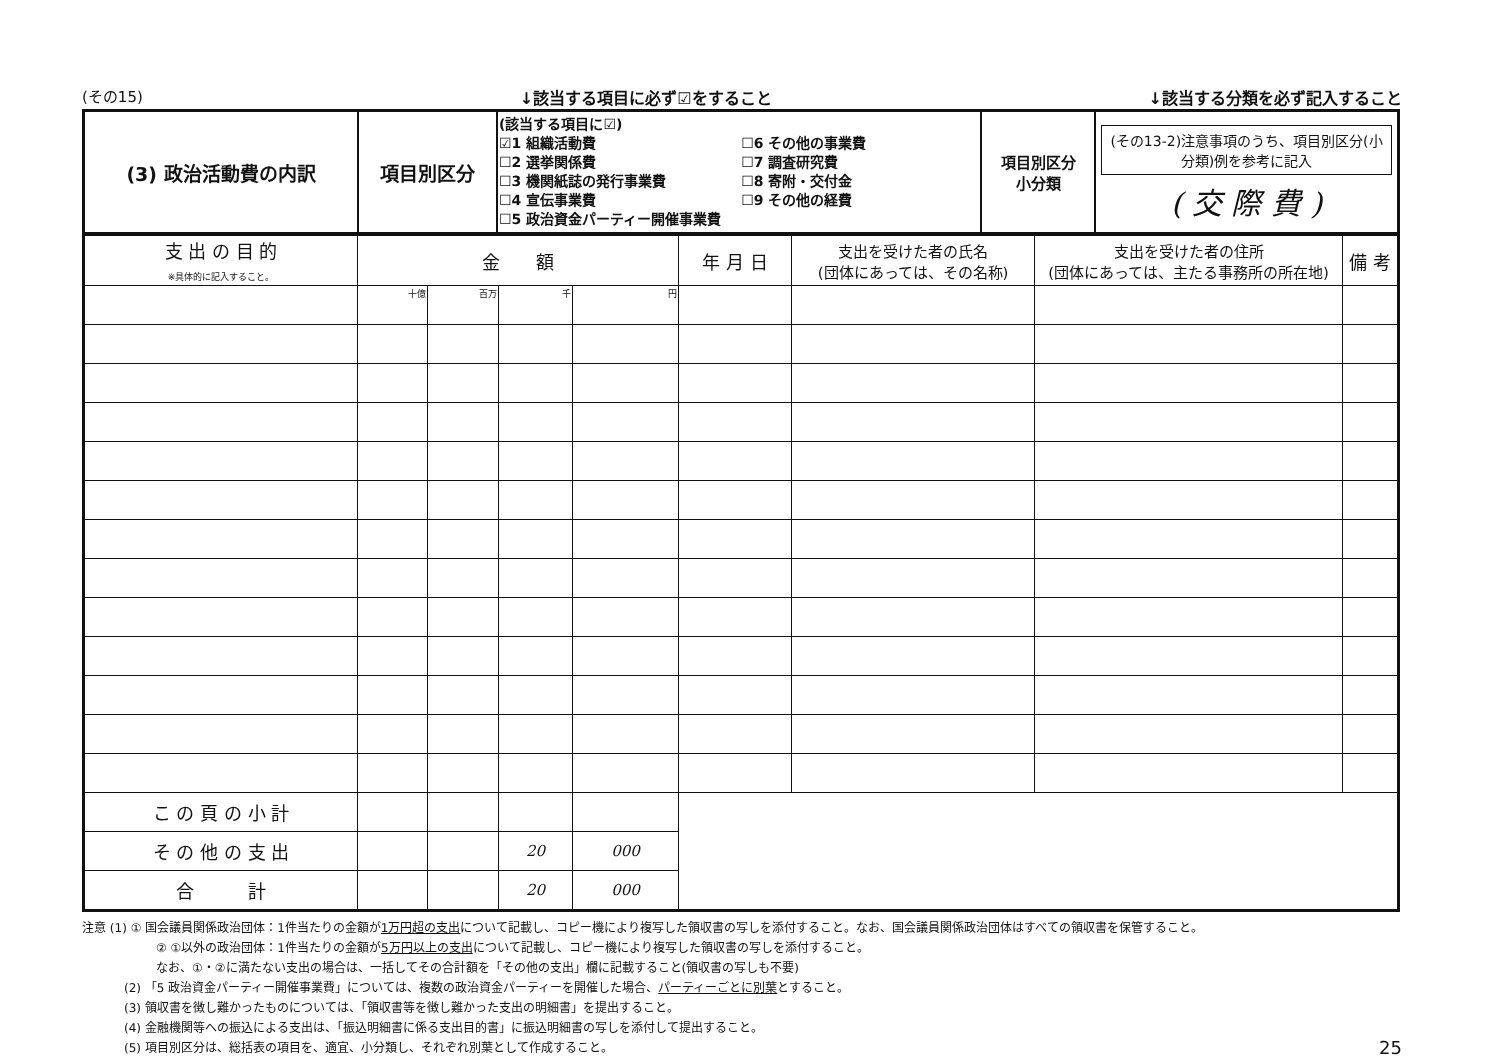(その15) ↓該当する項目に必ず☑をすること ↓該当する分類を必ず記入すること
| (3) 政治活動費の内訳 | 項目別区分 | (該当する項目に☑) ☑1 組織活動費 ☐2 選挙関係費 ☐3 機関紙誌の発行事業費 ☐4 宣伝事業費 ☐5 政治資金パーティー開催事業費 ☐6 その他の事業費 ☐7 調査研究費 ☐8 寄附・交付金 ☐9 その他の経費 | 項目別区分 小分類 | (その13-2)注意事項のうち、項目別区分(小分類)例を参考に記入 ( 交 際 費 ) |
| 支 出 の 目 的 ※具体的に記入すること。 | 金 額 | | | | 年 月 日 | 支出を受けた者の氏名 (団体にあっては、その名称) | 支出を受けた者の住所 (団体にあっては、主たる事務所の所在地) | 備 考 |
| --- | --- | --- | --- | --- | --- | --- | --- | --- |
| | 十億 | 百万 | 千 | 円 | | | | |
| こ の 頁 の 小 計 | | | | | | | | |
| そ の 他 の 支 出 | | | 20 | 000 | | | | |
| 合 計 | | | 20 | 000 | | | | |
注意 (1) ① 国会議員関係政治団体：1件当たりの金額が1万円超の支出について記載し、コピー機により複写した領収書の写しを添付すること。なお、国会議員関係政治団体はすべての領収書を保管すること。
② ①以外の政治団体：1件当たりの金額が5万円以上の支出について記載し、コピー機により複写した領収書の写しを添付すること。
なお、①・②に満たない支出の場合は、一括してその合計額を「その他の支出」欄に記載すること(領収書の写しも不要)
(2) 「5 政治資金パーティー開催事業費」については、複数の政治資金パーティーを開催した場合、パーティーごとに別葉とすること。
(3) 領収書を徴し難かったものについては、「領収書等を徴し難かった支出の明細書」を提出すること。
(4) 金融機関等への振込による支出は、「振込明細書に係る支出目的書」に振込明細書の写しを添付して提出すること。
(5) 項目別区分は、総括表の項目を、適宜、小分類し、それぞれ別葉として作成すること。 25